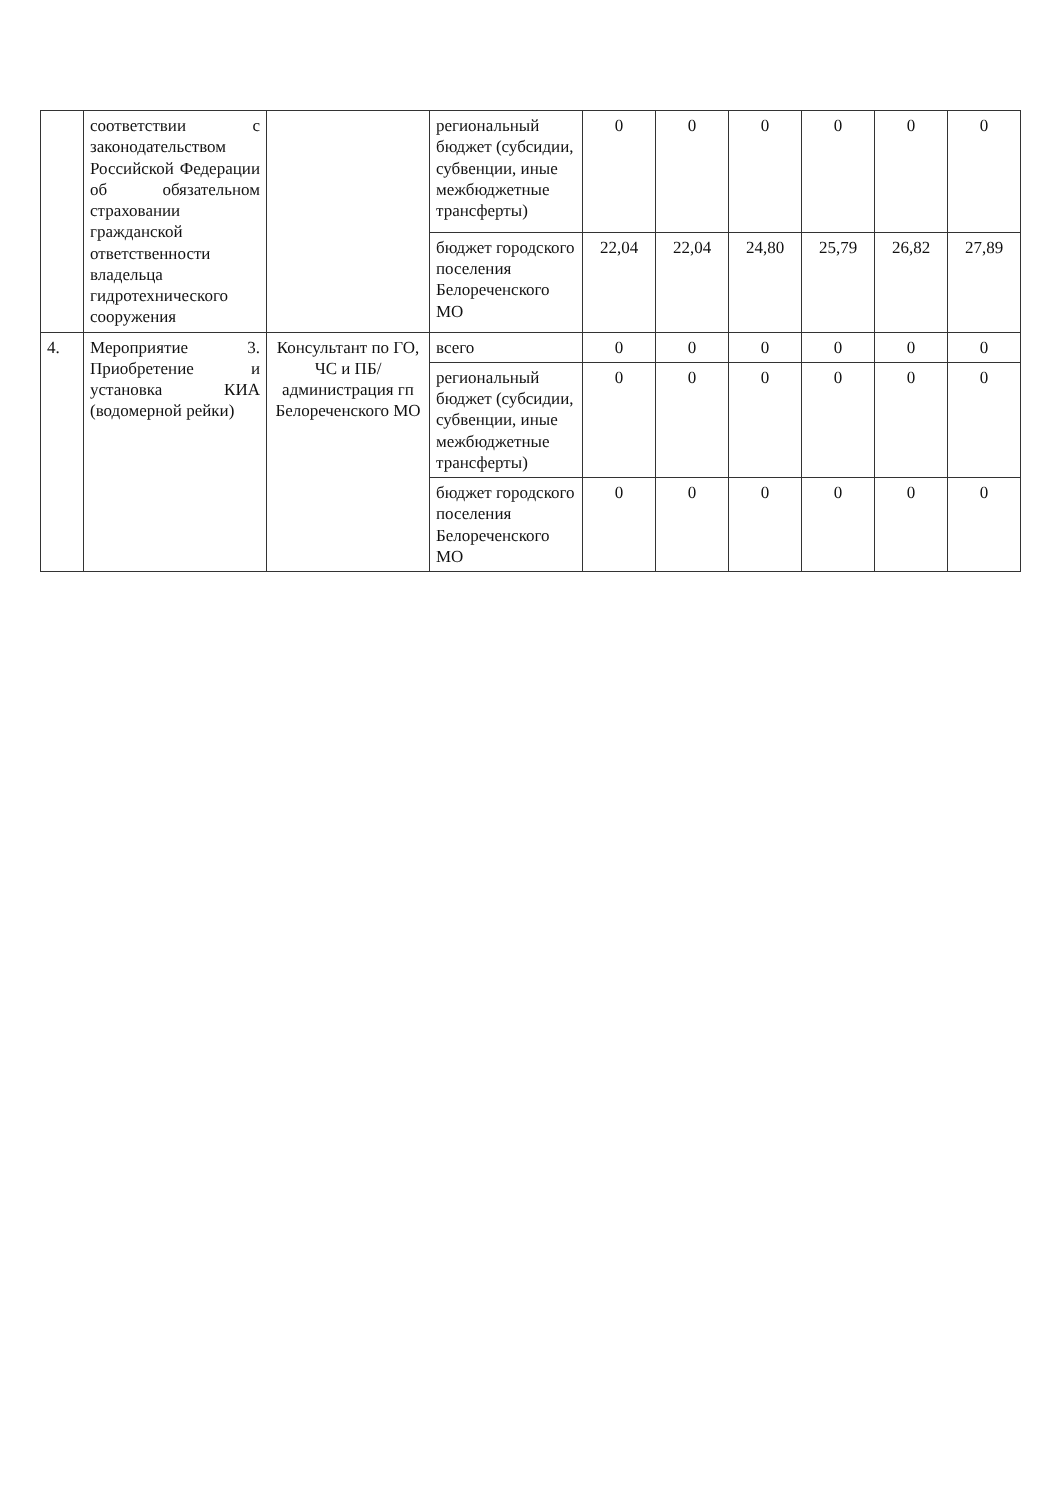| | соответствии с законодательством Российской Федерации об обязательном страховании гражданской ответственности владельца гидротехнического сооружения | | региональный бюджет (субсидии, субвенции, иные межбюджетные трансферты) | 0 | 0 | 0 | 0 | 0 | 0 |
| | | | бюджет городского поселения Белореченского МО | 22,04 | 22,04 | 24,80 | 25,79 | 26,82 | 27,89 |
| 4. | Мероприятие 3. Приобретение и установка КИА (водомерной рейки) | Консультант по ГО, ЧС и ПБ/ администрация гп Белореченского МО | всего | 0 | 0 | 0 | 0 | 0 | 0 |
| | | | региональный бюджет (субсидии, субвенции, иные межбюджетные трансферты) | 0 | 0 | 0 | 0 | 0 | 0 |
| | | | бюджет городского поселения Белореченского МО | 0 | 0 | 0 | 0 | 0 | 0 |